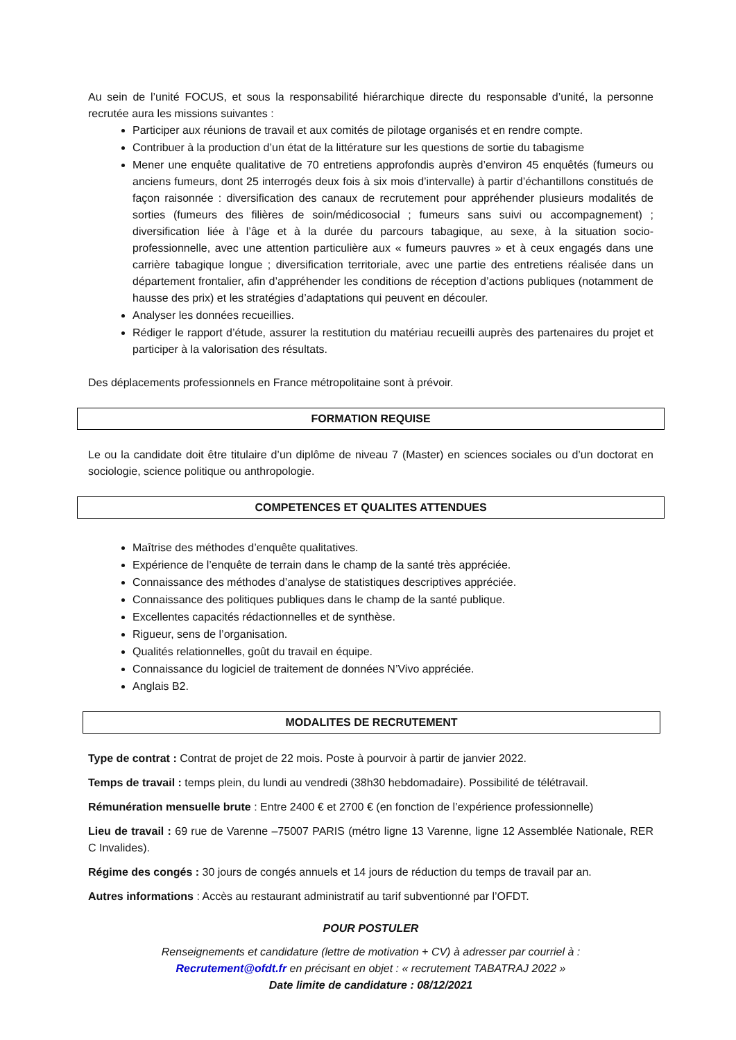Au sein de l’unité FOCUS, et sous la responsabilité hiérarchique directe du responsable d’unité, la personne recrutée aura les missions suivantes :
Participer aux réunions de travail et aux comités de pilotage organisés et en rendre compte.
Contribuer à la production d’un état de la littérature sur les questions de sortie du tabagisme
Mener une enquête qualitative de 70 entretiens approfondis auprès d’environ 45 enquêtés (fumeurs ou anciens fumeurs, dont 25 interrogés deux fois à six mois d’intervalle) à partir d’échantillons constitués de façon raisonnée : diversification des canaux de recrutement pour appréhender plusieurs modalités de sorties (fumeurs des filières de soin/médicosocial ; fumeurs sans suivi ou accompagnement) ; diversification liée à l’âge et à la durée du parcours tabagique, au sexe, à la situation socio-professionnelle, avec une attention particulière aux « fumeurs pauvres » et à ceux engagés dans une carrière tabagique longue ; diversification territoriale, avec une partie des entretiens réalisée dans un département frontalier, afin d’appréhender les conditions de réception d’actions publiques (notamment de hausse des prix) et les stratégies d’adaptations qui peuvent en découler.
Analyser les données recueillies.
Rédiger le rapport d’étude, assurer la restitution du matériau recueilli auprès des partenaires du projet et participer à la valorisation des résultats.
Des déplacements professionnels en France métropolitaine sont à prévoir.
FORMATION REQUISE
Le ou la candidate doit être titulaire d’un diplôme de niveau 7 (Master) en sciences sociales ou d’un doctorat en sociologie, science politique ou anthropologie.
COMPETENCES ET QUALITES ATTENDUES
Maîtrise des méthodes d’enquête qualitatives.
Expérience de l’enquête de terrain dans le champ de la santé très appréciée.
Connaissance des méthodes d’analyse de statistiques descriptives appréciée.
Connaissance des politiques publiques dans le champ de la santé publique.
Excellentes capacités rédactionnelles et de synthèse.
Rigueur, sens de l’organisation.
Qualités relationnelles, goût du travail en équipe.
Connaissance du logiciel de traitement de données N’Vivo appréciée.
Anglais B2.
MODALITES DE RECRUTEMENT
Type de contrat : Contrat de projet de 22 mois. Poste à pourvoir à partir de janvier 2022.
Temps de travail : temps plein, du lundi au vendredi (38h30 hebdomadaire). Possibilité de télétravail.
Rémunération mensuelle brute : Entre 2400 € et 2700 € (en fonction de l’expérience professionnelle)
Lieu de travail : 69 rue de Varenne –75007 PARIS (métro ligne 13 Varenne, ligne 12 Assemblée Nationale, RER C Invalides).
Régime des congés : 30 jours de congés annuels et 14 jours de réduction du temps de travail par an.
Autres informations : Accès au restaurant administratif au tarif subventionné par l’OFDT.
POUR POSTULER
Renseignements et candidature (lettre de motivation + CV) à adresser par courriel à :
Recrutement@ofdt.fr en précisant en objet : « recrutement TABATRAJ 2022 »
Date limite de candidature : 08/12/2021